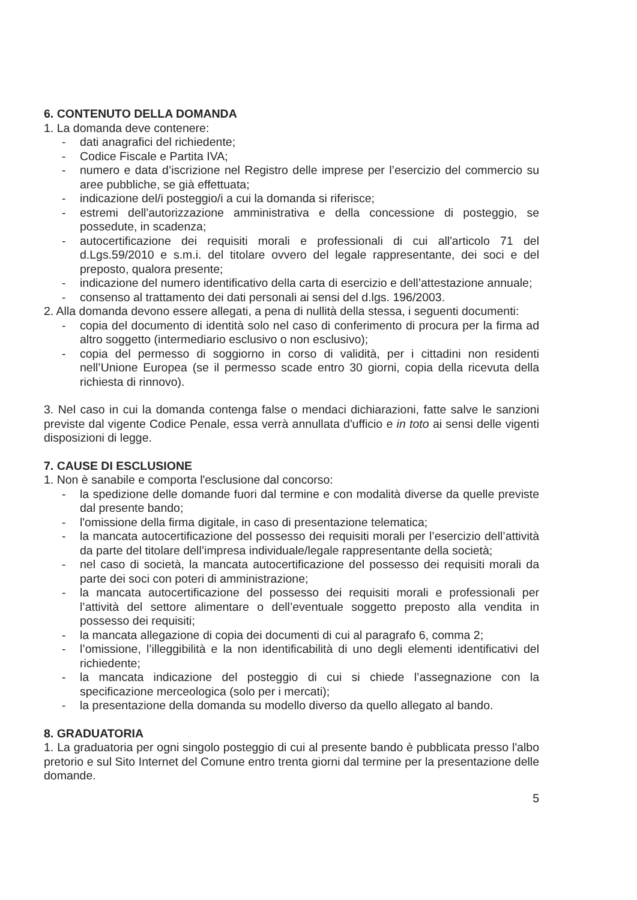6. CONTENUTO DELLA DOMANDA
1. La domanda deve contenere:
- dati anagrafici del richiedente;
- Codice Fiscale e Partita IVA;
- numero e data d’iscrizione nel Registro delle imprese per l’esercizio del commercio su aree pubbliche, se già effettuata;
- indicazione del/i posteggio/i a cui la domanda si riferisce;
- estremi dell'autorizzazione amministrativa e della concessione di posteggio, se possedute, in scadenza;
- autocertificazione dei requisiti morali e professionali di cui all'articolo 71 del d.Lgs.59/2010 e s.m.i. del titolare ovvero del legale rappresentante, dei soci e del preposto, qualora presente;
- indicazione del numero identificativo della carta di esercizio e dell’attestazione annuale;
- consenso al trattamento dei dati personali ai sensi del d.lgs. 196/2003.
2. Alla domanda devono essere allegati, a pena di nullità della stessa, i seguenti documenti:
- copia del documento di identità solo nel caso di conferimento di procura per la firma ad altro soggetto (intermediario esclusivo o non esclusivo);
- copia del permesso di soggiorno in corso di validità, per i cittadini non residenti nell’Unione Europea (se il permesso scade entro 30 giorni, copia della ricevuta della richiesta di rinnovo).
3. Nel caso in cui la domanda contenga false o mendaci dichiarazioni, fatte salve le sanzioni previste dal vigente Codice Penale, essa verrà annullata d'ufficio e in toto ai sensi delle vigenti disposizioni di legge.
7. CAUSE DI ESCLUSIONE
1. Non è sanabile e comporta l'esclusione dal concorso:
- la spedizione delle domande fuori dal termine e con modalità diverse da quelle previste dal presente bando;
- l'omissione della firma digitale, in caso di presentazione telematica;
- la mancata autocertificazione del possesso dei requisiti morali per l’esercizio dell’attività da parte del titolare dell’impresa individuale/legale rappresentante della società;
- nel caso di società, la mancata autocertificazione del possesso dei requisiti morali da parte dei soci con poteri di amministrazione;
- la mancata autocertificazione del possesso dei requisiti morali e professionali per l’attività del settore alimentare o dell’eventuale soggetto preposto alla vendita in possesso dei requisiti;
- la mancata allegazione di copia dei documenti di cui al paragrafo 6, comma 2;
- l’omissione, l’illeggibilità e la non identificabilità di uno degli elementi identificativi del richiedente;
- la mancata indicazione del posteggio di cui si chiede l’assegnazione con la specificazione merceologica (solo per i mercati);
- la presentazione della domanda su modello diverso da quello allegato al bando.
8. GRADUATORIA
1. La graduatoria per ogni singolo posteggio di cui al presente bando è pubblicata presso l'albo pretorio e sul Sito Internet del Comune entro trenta giorni dal termine per la presentazione delle domande.
5